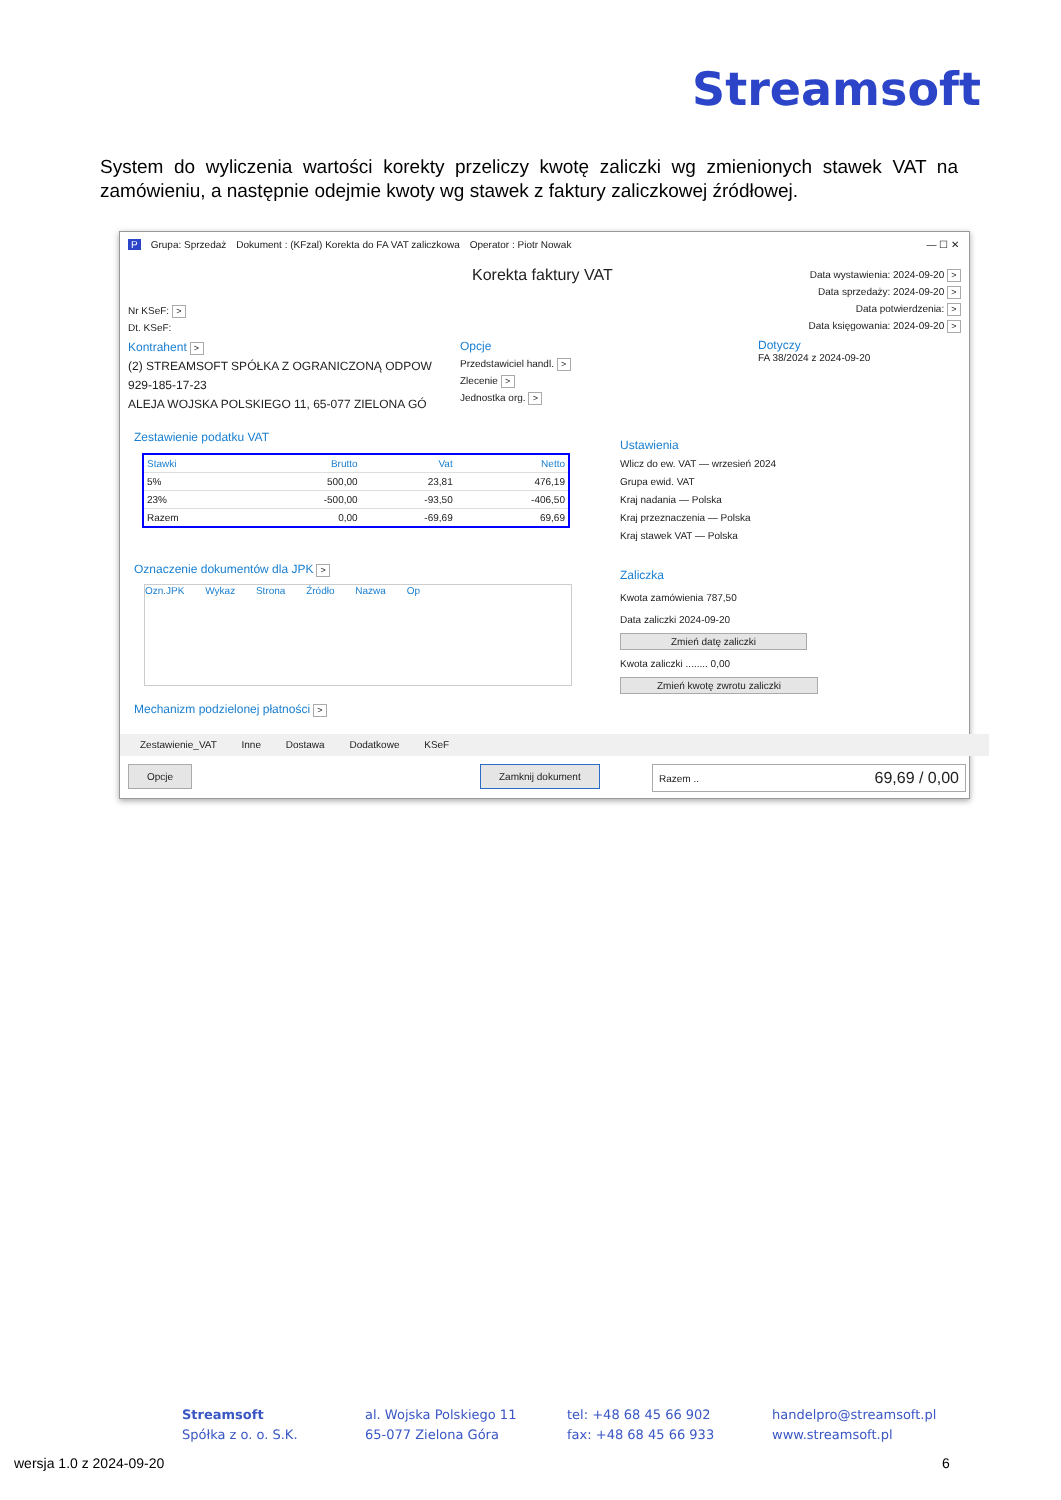Streamsoft
System do wyliczenia wartości korekty przeliczy kwotę zaliczki wg zmienionych stawek VAT na zamówieniu, a następnie odejmie kwoty wg stawek z faktury zaliczkowej źródłowej.
P Grupa: Sprzedaż Dokument : (KFzal) Korekta do FA VAT zaliczkowa Operator : Piotr Nowak — ☐ ✕
Korekta faktury VAT
Data wystawienia: 2024-09-20 >
Data sprzedaży: 2024-09-20 >
Data potwierdzenia: >
Data księgowania: 2024-09-20 >
Nr KSeF: >
Dt. KSeF:
Kontrahent >
(2) STREAMSOFT SPÓŁKA Z OGRANICZONĄ ODPOW
929-185-17-23
ALEJA WOJSKA POLSKIEGO 11, 65-077 ZIELONA GÓ
Opcje
Przedstawiciel handl. >
Zlecenie >
Jednostka org. >
Dotyczy
FA 38/2024 z 2024-09-20
Zestawienie podatku VAT
| Stawki | Brutto | Vat | Netto |
| --- | --- | --- | --- |
| 5% | 500,00 | 23,81 | 476,19 |
| 23% | -500,00 | -93,50 | -406,50 |
| Razem | 0,00 | -69,69 | 69,69 |
Oznaczenie dokumentów dla JPK >
Ozn.JPK Wykaz Strona Źródło Nazwa Op
Mechanizm podzielonej płatności >
Ustawienia
Wlicz do ew. VAT — wrzesień 2024
Grupa ewid. VAT
Kraj nadania — Polska
Kraj przeznaczenia — Polska
Kraj stawek VAT — Polska
Zaliczka
Kwota zamówienia 787,50
Data zaliczki 2024-09-20
Zmień datę zaliczki
Kwota zaliczki ........ 0,00
Zmień kwotę zwrotu zaliczki
Zestawienie_VAT Inne Dostawa Dodatkowe KSeF
Opcje Zamknij dokument Razem .. 69,69 / 0,00
Streamsoft
Spółka z o. o. S.K.
al. Wojska Polskiego 11
65-077 Zielona Góra
tel: +48 68 45 66 902
fax: +48 68 45 66 933
handelpro@streamsoft.pl
www.streamsoft.pl
wersja 1.0 z 2024-09-20 6